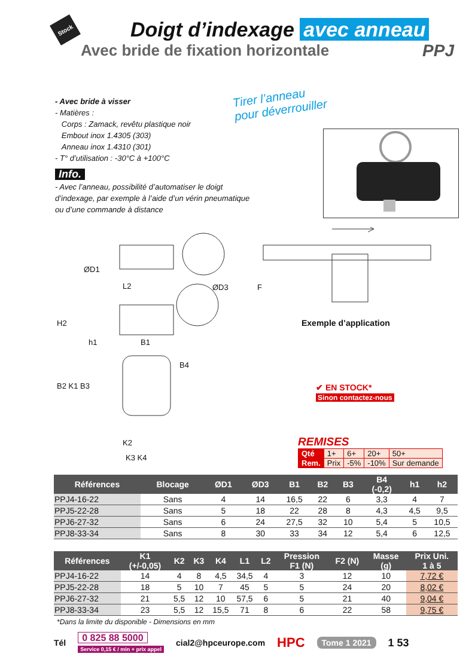Stock
Doigt d’indexage avec anneau
Avec bride de fixation horizontale PPJ
- Avec bride à visser
- Matières :
Corps : Zamack, revêtu plastique noir
Embout inox 1.4305 (303)
Anneau inox 1.4310 (301)
- T° d’utilisation : -30°C à +100°C
Info.
- Avec l’anneau, possibilité d’automatiser le doigt d’indexage, par exemple à l’aide d’un vérin pneumatique ou d’une commande à distance
Tirer l’anneau
pour déverrouiller
ØD1
ØD3
L2
H2
h1
B1
B4
B2 K1 B3
K2
K3 K4
F
Exemple d’application
✔ EN STOCK*
Sinon contactez-nous
REMISES
| Qté | 1+ | 6+ | 20+ | 50+ |
| Rem. | Prix | -5% | -10% | Sur demande |
| Références | Blocage | ØD1 | ØD3 | B1 | B2 | B3 | B4 (-0,2) | h1 | h2 |
| --- | --- | --- | --- | --- | --- | --- | --- | --- | --- |
| PPJ4-16-22 | Sans | 4 | 14 | 16,5 | 22 | 6 | 3,3 | 4 | 7 |
| PPJ5-22-28 | Sans | 5 | 18 | 22 | 28 | 8 | 4,3 | 4,5 | 9,5 |
| PPJ6-27-32 | Sans | 6 | 24 | 27,5 | 32 | 10 | 5,4 | 5 | 10,5 |
| PPJ8-33-34 | Sans | 8 | 30 | 33 | 34 | 12 | 5,4 | 6 | 12,5 |
| Références | K1 (+/-0,05) | K2 | K3 | K4 | L1 | L2 | Pression F1 (N) | F2 (N) | Masse (g) | Prix Uni. 1 à 5 |
| --- | --- | --- | --- | --- | --- | --- | --- | --- | --- | --- |
| PPJ4-16-22 | 14 | 4 | 8 | 4,5 | 34,5 | 4 | 3 | 12 | 10 | 7,72 € |
| PPJ5-22-28 | 18 | 5 | 10 | 7 | 45 | 5 | 5 | 24 | 20 | 8,02 € |
| PPJ6-27-32 | 21 | 5,5 | 12 | 10 | 57,5 | 6 | 5 | 21 | 40 | 9,04 € |
| PPJ8-33-34 | 23 | 5,5 | 12 | 15,5 | 71 | 8 | 6 | 22 | 58 | 9,75 € |
*Dans la limite du disponible - Dimensions en mm
Tél 0 825 88 5000
Service 0,15 € / min + prix appel cial2@hpceurope.com HPC Tome 1 2021 1 53